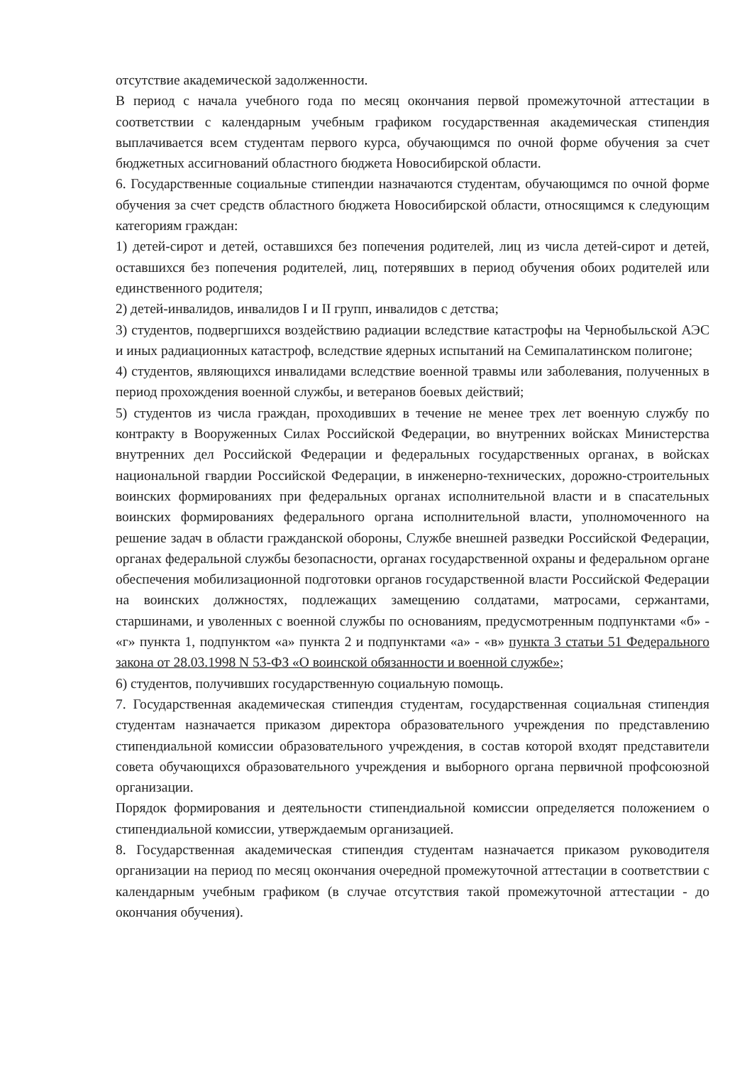отсутствие академической задолженности.
В период с начала учебного года по месяц окончания первой промежуточной аттестации в соответствии с календарным учебным графиком государственная академическая стипендия выплачивается всем студентам первого курса, обучающимся по очной форме обучения за счет бюджетных ассигнований областного бюджета Новосибирской области.
6. Государственные социальные стипендии назначаются студентам, обучающимся по очной форме обучения за счет средств областного бюджета Новосибирской области, относящимся к следующим категориям граждан:
1) детей-сирот и детей, оставшихся без попечения родителей, лиц из числа детей-сирот и детей, оставшихся без попечения родителей, лиц, потерявших в период обучения обоих родителей или единственного родителя;
2) детей-инвалидов, инвалидов I и II групп, инвалидов с детства;
3) студентов, подвергшихся воздействию радиации вследствие катастрофы на Чернобыльской АЭС и иных радиационных катастроф, вследствие ядерных испытаний на Семипалатинском полигоне;
4) студентов, являющихся инвалидами вследствие военной травмы или заболевания, полученных в период прохождения военной службы, и ветеранов боевых действий;
5) студентов из числа граждан, проходивших в течение не менее трех лет военную службу по контракту в Вооруженных Силах Российской Федерации, во внутренних войсках Министерства внутренних дел Российской Федерации и федеральных государственных органах, в войсках национальной гвардии Российской Федерации, в инженерно-технических, дорожно-строительных воинских формированиях при федеральных органах исполнительной власти и в спасательных воинских формированиях федерального органа исполнительной власти, уполномоченного на решение задач в области гражданской обороны, Службе внешней разведки Российской Федерации, органах федеральной службы безопасности, органах государственной охраны и федеральном органе обеспечения мобилизационной подготовки органов государственной власти Российской Федерации на воинских должностях, подлежащих замещению солдатами, матросами, сержантами, старшинами, и уволенных с военной службы по основаниям, предусмотренным подпунктами «б» - «г» пункта 1, подпунктом «а» пункта 2 и подпунктами «а» - «в» пункта 3 статьи 51 Федерального закона от 28.03.1998 N 53-ФЗ «О воинской обязанности и военной службе»;
6) студентов, получивших государственную социальную помощь.
7. Государственная академическая стипендия студентам, государственная социальная стипендия студентам назначается приказом директора образовательного учреждения по представлению стипендиальной комиссии образовательного учреждения, в состав которой входят представители совета обучающихся образовательного учреждения и выборного органа первичной профсоюзной организации.
Порядок формирования и деятельности стипендиальной комиссии определяется положением о стипендиальной комиссии, утверждаемым организацией.
8. Государственная академическая стипендия студентам назначается приказом руководителя организации на период по месяц окончания очередной промежуточной аттестации в соответствии с календарным учебным графиком (в случае отсутствия такой промежуточной аттестации - до окончания обучения).